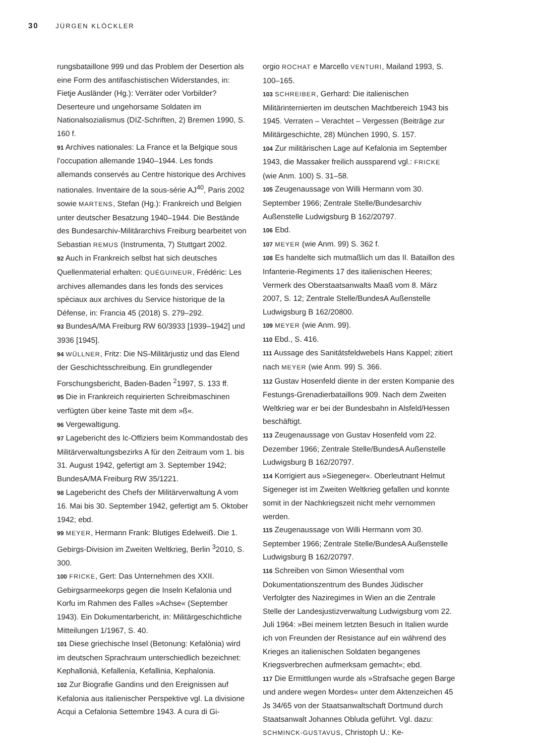30 JÜRGEN KLÖCKLER
rungsbataillone 999 und das Problem der Desertion als eine Form des antifaschistischen Widerstandes, in: Fietje Ausländer (Hg.): Verräter oder Vorbilder? Deserteure und ungehorsame Soldaten im Nationalsozialismus (DIZ-Schriften, 2) Bremen 1990, S. 160 f.
91 Archives nationales: La France et la Belgique sous l’occupation allemande 1940–1944. Les fonds allemands conservés au Centre historique des Archives nationales. Inventaire de la sous-série AJ<sup>40</sup>, Paris 2002 sowie MARTENS, Stefan (Hg.): Frankreich und Belgien unter deutscher Besatzung 1940–1944. Die Bestände des Bundesarchiv-Militärarchivs Freiburg bearbeitet von Sebastian REMUS (Instrumenta, 7) Stuttgart 2002.
92 Auch in Frankreich selbst hat sich deutsches Quellenmaterial erhalten: QUÉGUINEUR, Frédéric: Les archives allemandes dans les fonds des services spéciaux aux archives du Service historique de la Défense, in: Francia 45 (2018) S. 279–292.
93 BundesA/MA Freiburg RW 60/3933 [1939–1942] und 3936 [1945].
94 WÜLLNER, Fritz: Die NS-Militärjustiz und das Elend der Geschichtsschreibung. Ein grundlegender Forschungsbericht, Baden-Baden <sup>2</sup>1997, S. 133 ff.
95 Die in Frankreich requirierten Schreibmaschinen verfügten über keine Taste mit dem »ß«.
96 Vergewaltigung.
97 Lagebericht des Ic-Offiziers beim Kommandostab des Militärverwaltungsbezirks A für den Zeitraum vom 1. bis 31. August 1942, gefertigt am 3. September 1942; BundesA/MA Freiburg RW 35/1221.
98 Lagebericht des Chefs der Militärverwaltung A vom 16. Mai bis 30. September 1942, gefertigt am 5. Oktober 1942; ebd.
99 MEYER, Hermann Frank: Blutiges Edelweiß. Die 1. Gebirgs-Division im Zweiten Weltkrieg, Berlin <sup>3</sup>2010, S. 300.
100 FRICKE, Gert: Das Unternehmen des XXII. Gebirgsarmeekorps gegen die Inseln Kefalonia und Korfu im Rahmen des Falles »Achse« (September 1943). Ein Dokumentarbericht, in: Militärgeschichtliche Mitteilungen 1/1967, S. 40.
101 Diese griechische Insel (Betonung: Kefalònia) wird im deutschen Sprachraum unterschiedlich bezeichnet: Kephalloniá, Kefallenía, Kefallinia, Kephalonia.
102 Zur Biografie Gandins und den Ereignissen auf Kefalonia aus italienischer Perspektive vgl. La divisione Acqui a Cefalonia Settembre 1943. A cura di Gi-
orgio ROCHAT e Marcello VENTURI, Mailand 1993, S. 100–165.
103 SCHREIBER, Gerhard: Die italienischen Militärinternierten im deutschen Machtbereich 1943 bis 1945. Verraten – Verachtet – Vergessen (Beiträge zur Militärgeschichte, 28) München 1990, S. 157.
104 Zur militärischen Lage auf Kefalonia im September 1943, die Massaker freilich aussparend vgl.: FRICKE (wie Anm. 100) S. 31–58.
105 Zeugenaussage von Willi Hermann vom 30. September 1966; Zentrale Stelle/Bundesarchiv Außenstelle Ludwigsburg B 162/20797.
106 Ebd.
107 MEYER (wie Anm. 99) S. 362 f.
108 Es handelte sich mutmaßlich um das II. Bataillon des Infanterie-Regiments 17 des italienischen Heeres; Vermerk des Oberstaatsanwalts Maaß vom 8. März 2007, S. 12; Zentrale Stelle/BundesA Außenstelle Ludwigsburg B 162/20800.
109 MEYER (wie Anm. 99).
110 Ebd., S. 416.
111 Aussage des Sanitätsfeldwebels Hans Kappel; zitiert nach MEYER (wie Anm. 99) S. 366.
112 Gustav Hosenfeld diente in der ersten Kompanie des Festungs-Grenadierbataillons 909. Nach dem Zweiten Weltkrieg war er bei der Bundesbahn in Alsfeld/Hessen beschäftigt.
113 Zeugenaussage von Gustav Hosenfeld vom 22. Dezember 1966; Zentrale Stelle/BundesA Außenstelle Ludwigsburg B 162/20797.
114 Korrigiert aus »Siegeneger«. Oberleutnant Helmut Sigeneger ist im Zweiten Weltkrieg gefallen und konnte somit in der Nachkriegszeit nicht mehr vernommen werden.
115 Zeugenaussage von Willi Hermann vom 30. September 1966; Zentrale Stelle/BundesA Außenstelle Ludwigsburg B 162/20797.
116 Schreiben von Simon Wiesenthal vom Dokumentationszentrum des Bundes Jüdischer Verfolgter des Naziregimes in Wien an die Zentrale Stelle der Landesjustizverwaltung Ludwigsburg vom 22. Juli 1964: »Bei meinem letzten Besuch in Italien wurde ich von Freunden der Resistance auf ein während des Krieges an italienischen Soldaten begangenes Kriegsverbrechen aufmerksam gemacht«; ebd.
117 Die Ermittlungen wurde als »Strafsache gegen Barge und andere wegen Mordes« unter dem Aktenzeichen 45 Js 34/65 von der Staatsanwaltschaft Dortmund durch Staatsanwalt Johannes Obluda geführt. Vgl. dazu: SCHMINCK-GUSTAVUS, Christoph U.: Ke-